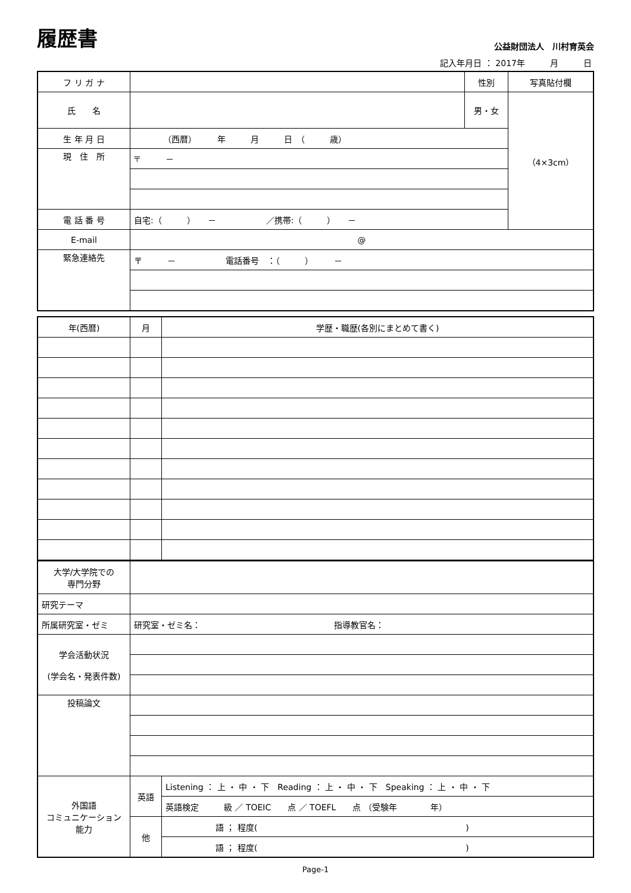履歴書
公益財団法人　川村育英会
記入年月日 ： 2017年　　　月　　　日
| フ リ ガ ナ | | 性別 | 写真貼付欄 |
| 氏 名 | | 男・女 | （4×3cm） |
| 生 年 月 日 | （西暦） 年 月 日 （ 歳） | | |
| 現 住 所 | 〒 － | | |
| 電 話 番 号 | 自宅:（ ） － ／携帯:（ ） － | | |
| E-mail | @ | | |
| 緊急連絡先 | 〒 － 電話番号 ：（ ） － | | |
| 年(西暦) | 月 | 学歴・職歴(各別にまとめて書く) |
| 大学/大学院での 専門分野 | | |
| 研究テーマ | | |
| 所属研究室・ゼミ | 研究室・ゼミ名： 指導教官名： | |
| 学会活動状況 (学会名・発表件数) | | |
| 投稿論文 | | |
| 外国語 コミュニケーション 能力 | 英語 | Listening ： 上 ・ 中 ・ 下 Reading ： 上 ・ 中 ・ 下 Speaking ： 上 ・ 中 ・ 下 |
| | | 英語検定 級 ／ TOEIC 点 ／ TOEFL 点 （受験年 年） |
| | 他 | 語 ； 程度( ) |
| | | 語 ； 程度( ) |
Page-1